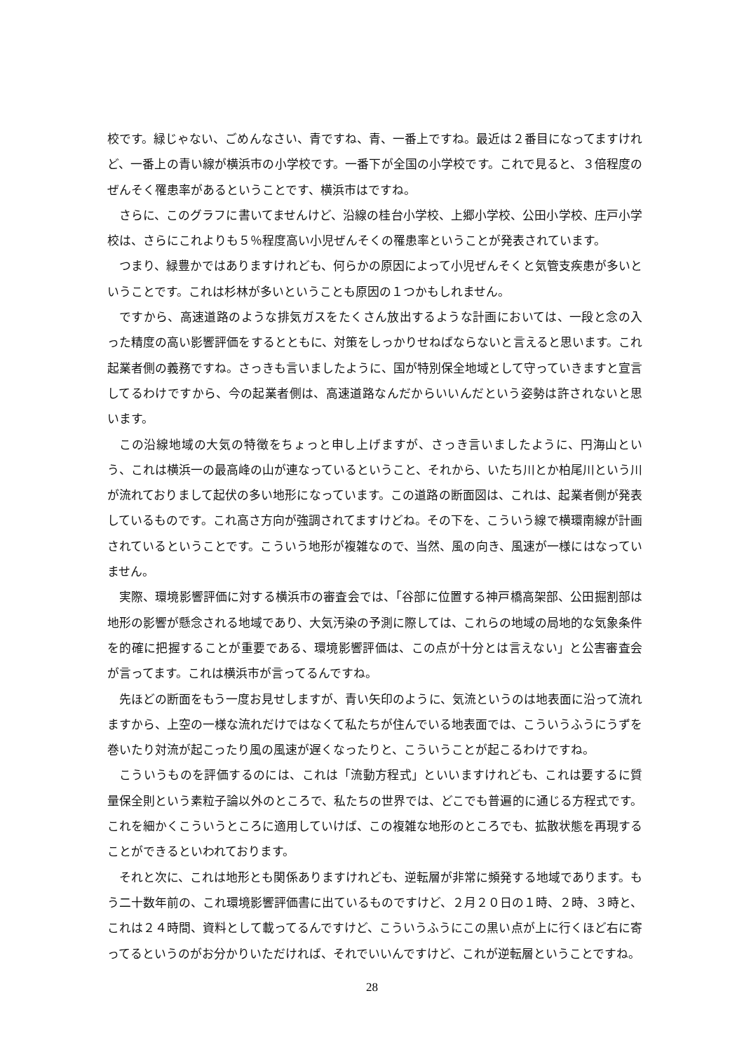校です。緑じゃない、ごめんなさい、青ですね、青、一番上ですね。最近は２番目になってますけれど、一番上の青い線が横浜市の小学校です。一番下が全国の小学校です。これで見ると、３倍程度のぜんそく罹患率があるということです、横浜市はですね。
さらに、このグラフに書いてませんけど、沿線の桂台小学校、上郷小学校、公田小学校、庄戸小学校は、さらにこれよりも５％程度高い小児ぜんそくの罹患率ということが発表されています。
つまり、緑豊かではありますけれども、何らかの原因によって小児ぜんそくと気管支疾患が多いということです。これは杉林が多いということも原因の１つかもしれません。
ですから、高速道路のような排気ガスをたくさん放出するような計画においては、一段と念の入った精度の高い影響評価をするとともに、対策をしっかりせねばならないと言えると思います。これ起業者側の義務ですね。さっきも言いましたように、国が特別保全地域として守っていきますと宣言してるわけですから、今の起業者側は、高速道路なんだからいいんだという姿勢は許されないと思います。
この沿線地域の大気の特徴をちょっと申し上げますが、さっき言いましたように、円海山という、これは横浜一の最高峰の山が連なっているということ、それから、いたち川とか柏尾川という川が流れておりまして起伏の多い地形になっています。この道路の断面図は、これは、起業者側が発表しているものです。これ高さ方向が強調されてますけどね。その下を、こういう線で横環南線が計画されているということです。こういう地形が複雑なので、当然、風の向き、風速が一様にはなっていません。
実際、環境影響評価に対する横浜市の審査会では、「谷部に位置する神戸橋高架部、公田掘割部は地形の影響が懸念される地域であり、大気汚染の予測に際しては、これらの地域の局地的な気象条件を的確に把握することが重要である、環境影響評価は、この点が十分とは言えない」と公害審査会が言ってます。これは横浜市が言ってるんですね。
先ほどの断面をもう一度お見せしますが、青い矢印のように、気流というのは地表面に沿って流れますから、上空の一様な流れだけではなくて私たちが住んでいる地表面では、こういうふうにうずを巻いたり対流が起こったり風の風速が遅くなったりと、こういうことが起こるわけですね。
こういうものを評価するのには、これは「流動方程式」といいますけれども、これは要するに質量保全則という素粒子論以外のところで、私たちの世界では、どこでも普遍的に通じる方程式です。これを細かくこういうところに適用していけば、この複雑な地形のところでも、拡散状態を再現することができるといわれております。
それと次に、これは地形とも関係ありますけれども、逆転層が非常に頻発する地域であります。もう二十数年前の、これ環境影響評価書に出ているものですけど、２月２０日の１時、２時、３時と、これは２４時間、資料として載ってるんですけど、こういうふうにこの黒い点が上に行くほど右に寄ってるというのがお分かりいただければ、それでいいんですけど、これが逆転層ということですね。
28